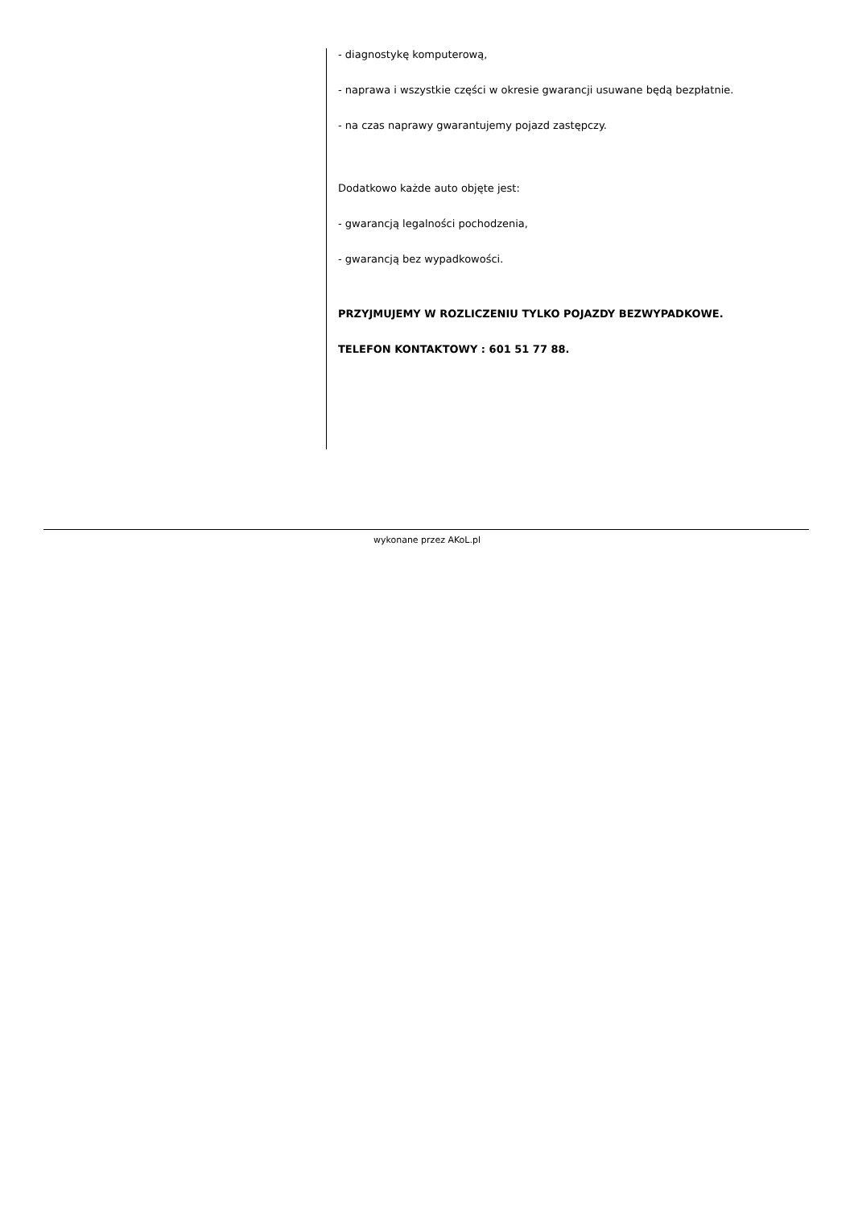- diagnostykę komputerową,
- naprawa i wszystkie części w okresie gwarancji usuwane będą bezpłatnie.
- na czas naprawy gwarantujemy pojazd zastępczy.
Dodatkowo każde auto objęte jest:
- gwarancją legalności pochodzenia,
- gwarancją bez wypadkowości.
PRZYJMUJEMY W ROZLICZENIU TYLKO POJAZDY BEZWYPADKOWE.
TELEFON KONTAKTOWY : 601 51 77 88.
wykonane przez AKoL.pl